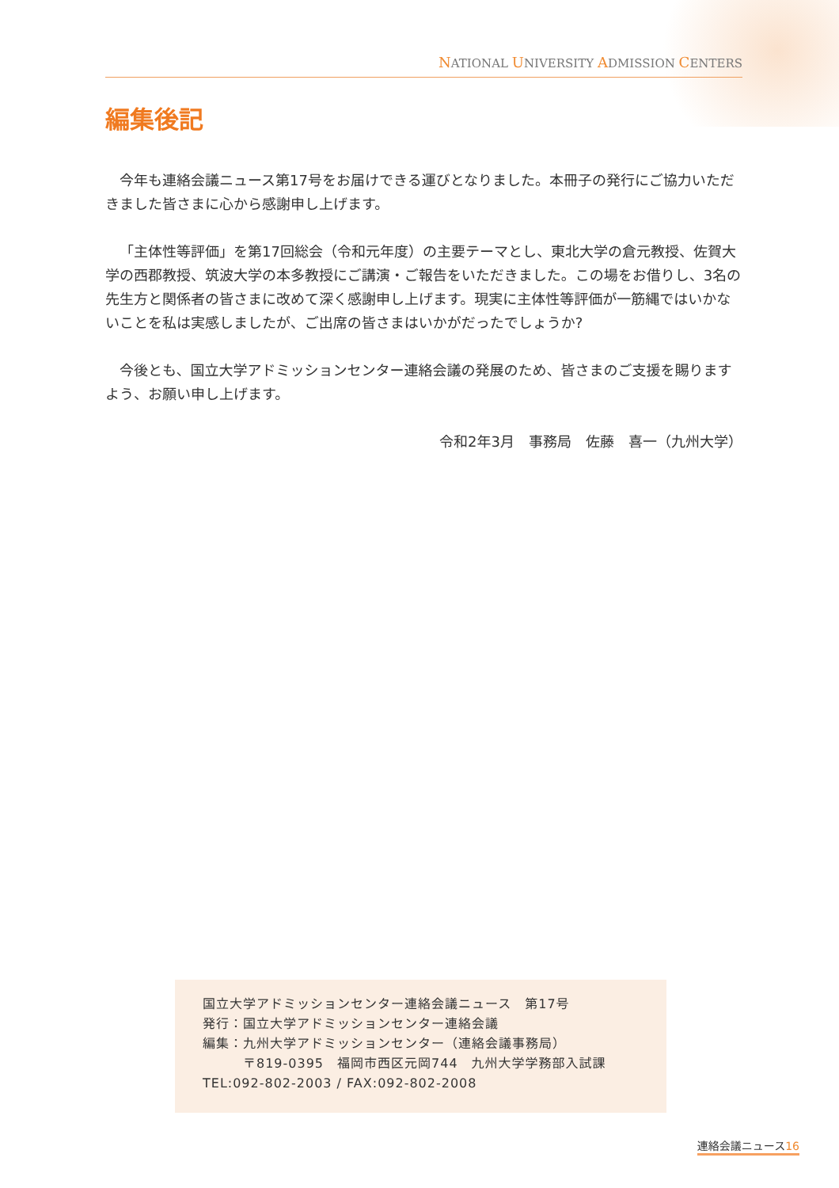NATIONAL UNIVERSITY ADMISSION CENTERS
編集後記
今年も連絡会議ニュース第17号をお届けできる運びとなりました。本冊子の発行にご協力いただきました皆さまに心から感謝申し上げます。
「主体性等評価」を第17回総会（令和元年度）の主要テーマとし、東北大学の倉元教授、佐賀大学の西郡教授、筑波大学の本多教授にご講演・ご報告をいただきました。この場をお借りし、3名の先生方と関係者の皆さまに改めて深く感謝申し上げます。現実に主体性等評価が一筋縄ではいかないことを私は実感しましたが、ご出席の皆さまはいかがだったでしょうか?
今後とも、国立大学アドミッションセンター連絡会議の発展のため、皆さまのご支援を賜りますよう、お願い申し上げます。
令和2年3月　事務局　佐藤　喜一（九州大学）
国立大学アドミッションセンター連絡会議ニュース　第17号
発行：国立大学アドミッションセンター連絡会議
編集：九州大学アドミッションセンター（連絡会議事務局）
　　　〒819-0395　福岡市西区元岡744　九州大学学務部入試課
TEL:092-802-2003 / FAX:092-802-2008
連絡会議ニュース16